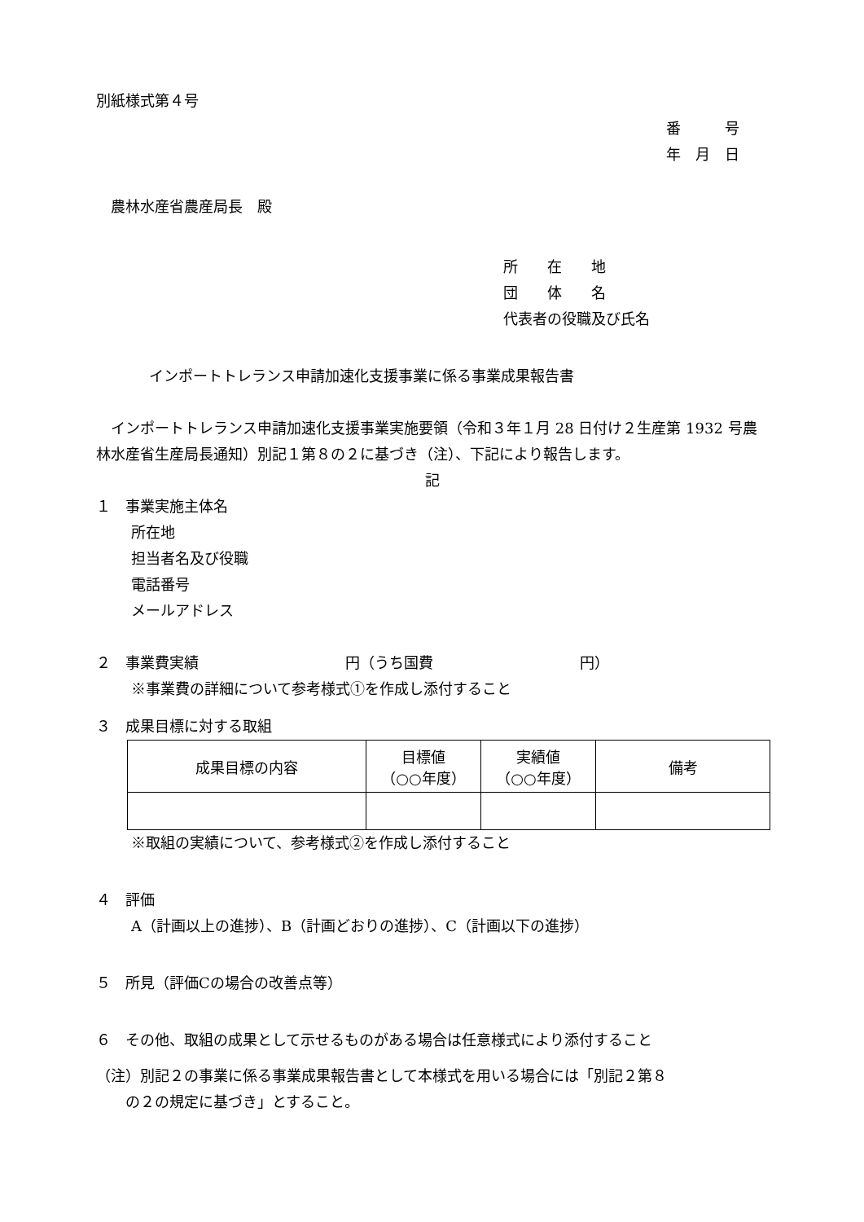別紙様式第４号
番　　　号
年　月　日
　農林水産省農産局長　殿
所　　在　　地
団　　体　　名
代表者の役職及び氏名
インポートトレランス申請加速化支援事業に係る事業成果報告書
　インポートトレランス申請加速化支援事業実施要領（令和３年１月 28 日付け２生産第 1932 号農林水産省生産局長通知）別記１第８の２に基づき（注）、下記により報告します。
記
１　事業実施主体名
所在地
担当者名及び役職
電話番号
メールアドレス
２　事業費実績　　　　　　　　　　円（うち国費　　　　　　　　　　円）
※事業費の詳細について参考様式①を作成し添付すること
３　成果目標に対する取組
| 成果目標の内容 | 目標値 （○○年度） | 実績値 （○○年度） | 備考 |
| --- | --- | --- | --- |
※取組の実績について、参考様式②を作成し添付すること
４　評価
A（計画以上の進捗）、B（計画どおりの進捗）、C（計画以下の進捗）
５　所見（評価Cの場合の改善点等）
６　その他、取組の成果として示せるものがある場合は任意様式により添付すること
（注）別記２の事業に係る事業成果報告書として本様式を用いる場合には「別記２第８
の２の規定に基づき」とすること。